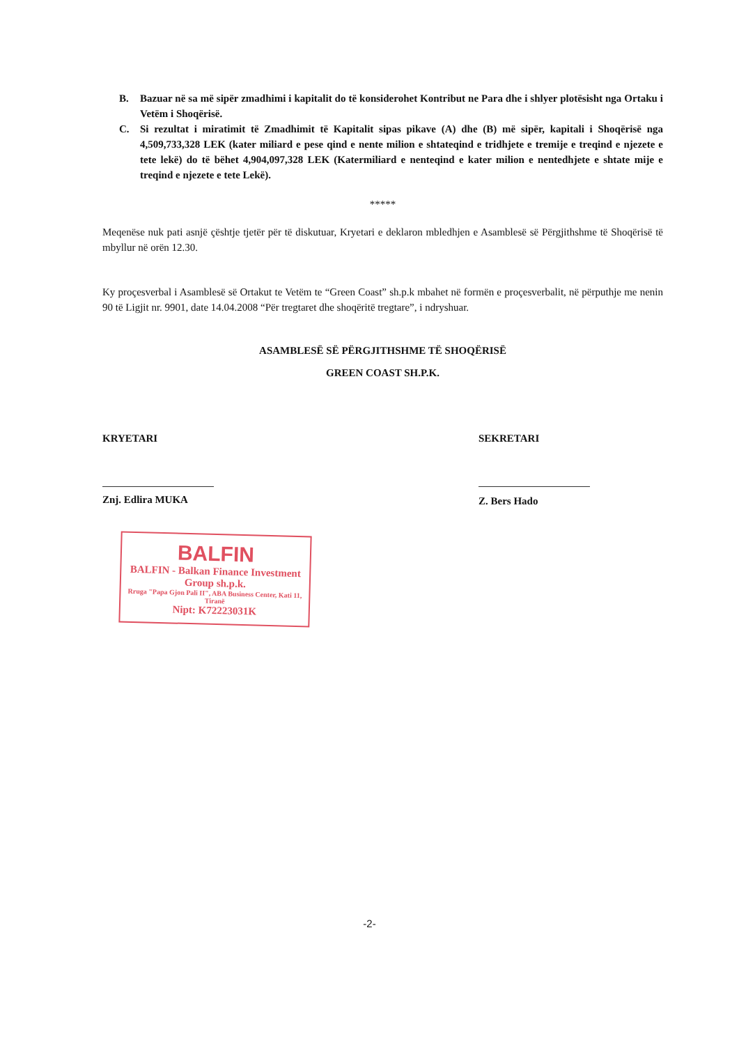B. Bazuar në sa më sipër zmadhimi i kapitalit do të konsiderohet Kontribut ne Para dhe i shlyer plotësisht nga Ortaku i Vetëm i Shoqërisë.
C. Si rezultat i miratimit të Zmadhimit të Kapitalit sipas pikave (A) dhe (B) më sipër, kapitali i Shoqërisë nga 4,509,733,328 LEK (kater miliard e pese qind e nente milion e shtateqind e tridhjete e tremije e treqind e njezete e tete lekë) do të bëhet 4,904,097,328 LEK (Katermiliard e nenteqind e kater milion e nentedhjete e shtate mije e treqind e njezete e tete Lekë).
*****
Meqenëse nuk pati asnjë çështje tjetër për të diskutuar, Kryetari e deklaron mbledhjen e Asamblesë së Përgjithshme të Shoqërisë të mbyllur në orën 12.30.
Ky proçesverbal i Asamblesë së Ortakut te Vetëm te “Green Coast” sh.p.k mbahet në formën e proçesverbalit, në përputhje me nenin 90 të Ligjit nr. 9901, date 14.04.2008 “Për tregtaret dhe shoqëritë tregtare”, i ndryshuar.
ASAMBLESË SË PËRGJITHSHME TË SHOQËRISË
GREEN COAST SH.P.K.
KRYETARI
Znj. Edlira MUKA
BALFIN
BALFIN - Balkan Finance Investment Group sh.p.k.
Rruga "Papa Gjon Pali II", ABA Business Center, Kati 11, Tiranë
Nipt: K72223031K
SEKRETARI
Z. Bers Hado
-2-